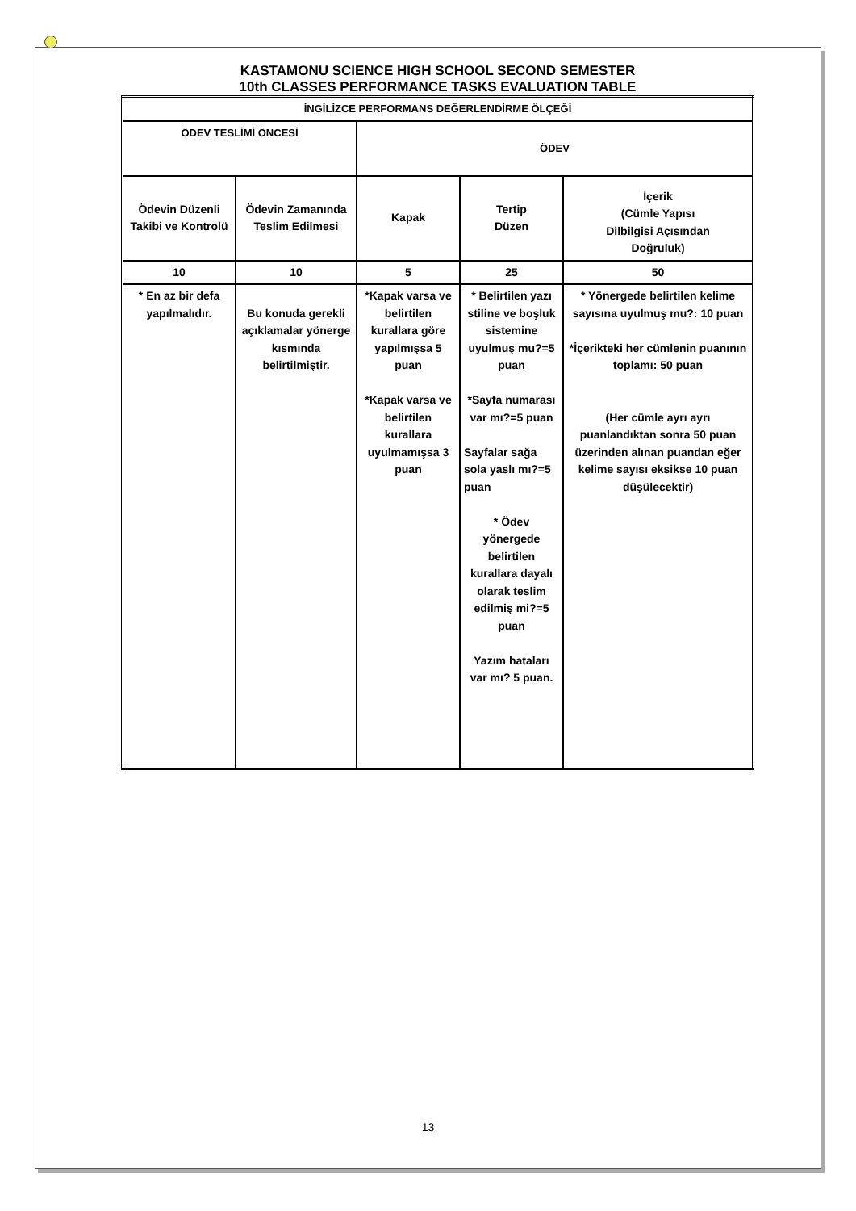KASTAMONU SCIENCE HIGH SCHOOL SECOND SEMESTER
10th CLASSES PERFORMANCE TASKS EVALUATION TABLE
| İNGİLİZCE PERFORMANS DEĞERLENDİRME ÖLÇEĞİ | | | | |
| ÖDEV TESLİMİ ÖNCESİ | | ÖDEV | | |
| Ödevin Düzenli Takibi ve Kontrolü | Ödevin Zamanında Teslim Edilmesi | Kapak | Tertip Düzen | İçerik (Cümle Yapısı Dilbilgisi Açısından Doğruluk) |
| 10 | 10 | 5 | 25 | 50 |
| * En az bir defa yapılmalıdır. | Bu konuda gerekli açıklamalar yönerge kısmında belirtilmiştir. | *Kapak varsa ve belirtilen kurallara göre yapılmışsa 5 puan *Kapak varsa ve belirtilen kurallara uyulmamışsa 3 puan | * Belirtilen yazı stiline ve boşluk sistemine uyulmuş mu?=5 puan *Sayfa numarası var mı?=5 puan Sayfalar sağa sola yaslı mı?=5 puan * Ödev yönergede belirtilen kurallara dayalı olarak teslim edilmiş mi?=5 puan Yazım hataları var mı? 5 puan. | * Yönergede belirtilen kelime sayısına uyulmuş mu?: 10 puan *İçerikteki her cümlenin puanının toplamı: 50 puan (Her cümle ayrı ayrı puanlandıktan sonra 50 puan üzerinden alınan puandan eğer kelime sayısı eksikse 10 puan düşülecektir) |
13